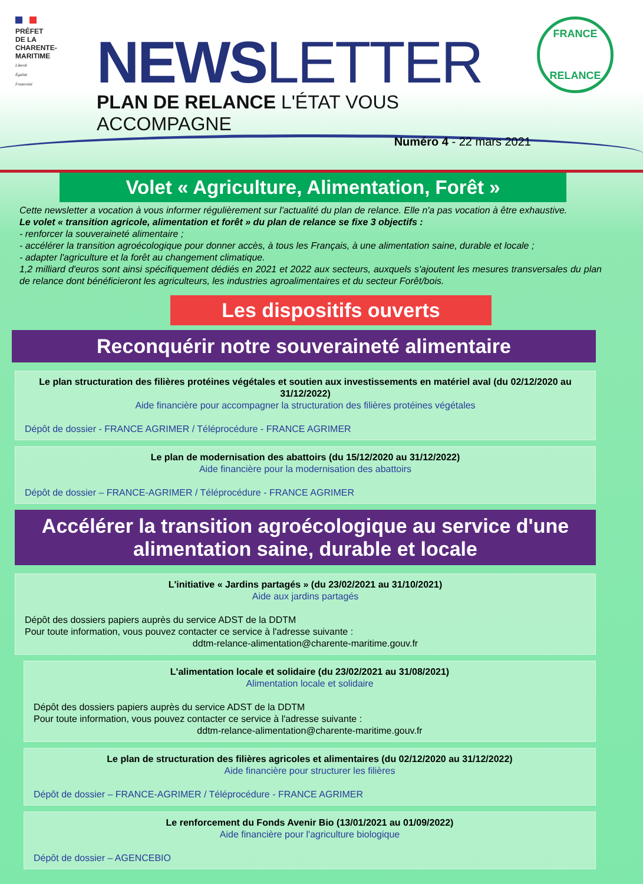PRÉFET
DE LA
CHARENTE-
MARITIME
Liberté
Égalité
Fraternité
NEWSLETTER
PLAN DE RELANCE L'ÉTAT VOUS ACCOMPAGNE
Numéro 4 - 22 mars 2021
FRANCE
RELANCE
Volet « Agriculture, Alimentation, Forêt »
Cette newsletter a vocation à vous informer régulièrement sur l'actualité du plan de relance. Elle n'a pas vocation à être exhaustive.
Le volet « transition agricole, alimentation et forêt » du plan de relance se fixe 3 objectifs :
- renforcer la souveraineté alimentaire ;
- accélérer la transition agroécologique pour donner accès, à tous les Français, à une alimentation saine, durable et locale ;
- adapter l'agriculture et la forêt au changement climatique.
1,2 milliard d'euros sont ainsi spécifiquement dédiés en 2021 et 2022 aux secteurs, auxquels s'ajoutent les mesures transversales du plan de relance dont bénéficieront les agriculteurs, les industries agroalimentaires et du secteur Forêt/bois.
Les dispositifs ouverts
Reconquérir notre souveraineté alimentaire
Le plan structuration des filières protéines végétales et soutien aux investissements en matériel aval (du 02/12/2020 au 31/12/2022)
Aide financière pour accompagner la structuration des filières protéines végétales
Dépôt de dossier - FRANCE AGRIMER / Téléprocédure - FRANCE AGRIMER
Le plan de modernisation des abattoirs (du 15/12/2020 au 31/12/2022)
Aide financière pour la modernisation des abattoirs
Dépôt de dossier – FRANCE-AGRIMER / Téléprocédure - FRANCE AGRIMER
Accélérer la transition agroécologique au service d'une alimentation saine, durable et locale
L'initiative « Jardins partagés » (du 23/02/2021 au 31/10/2021)
Aide aux jardins partagés
Dépôt des dossiers papiers auprès du service ADST de la DDTM
Pour toute information, vous pouvez contacter ce service à l'adresse suivante :
ddtm-relance-alimentation@charente-maritime.gouv.fr
L'alimentation locale et solidaire (du 23/02/2021 au 31/08/2021)
Alimentation locale et solidaire
Dépôt des dossiers papiers auprès du service ADST de la DDTM
Pour toute information, vous pouvez contacter ce service à l'adresse suivante :
ddtm-relance-alimentation@charente-maritime.gouv.fr
Le plan de structuration des filières agricoles et alimentaires (du 02/12/2020 au 31/12/2022)
Aide financière pour structurer les filières
Dépôt de dossier – FRANCE-AGRIMER / Téléprocédure - FRANCE AGRIMER
Le renforcement du Fonds Avenir Bio (13/01/2021 au 01/09/2022)
Aide financière pour l'agriculture biologique
Dépôt de dossier – AGENCEBIO